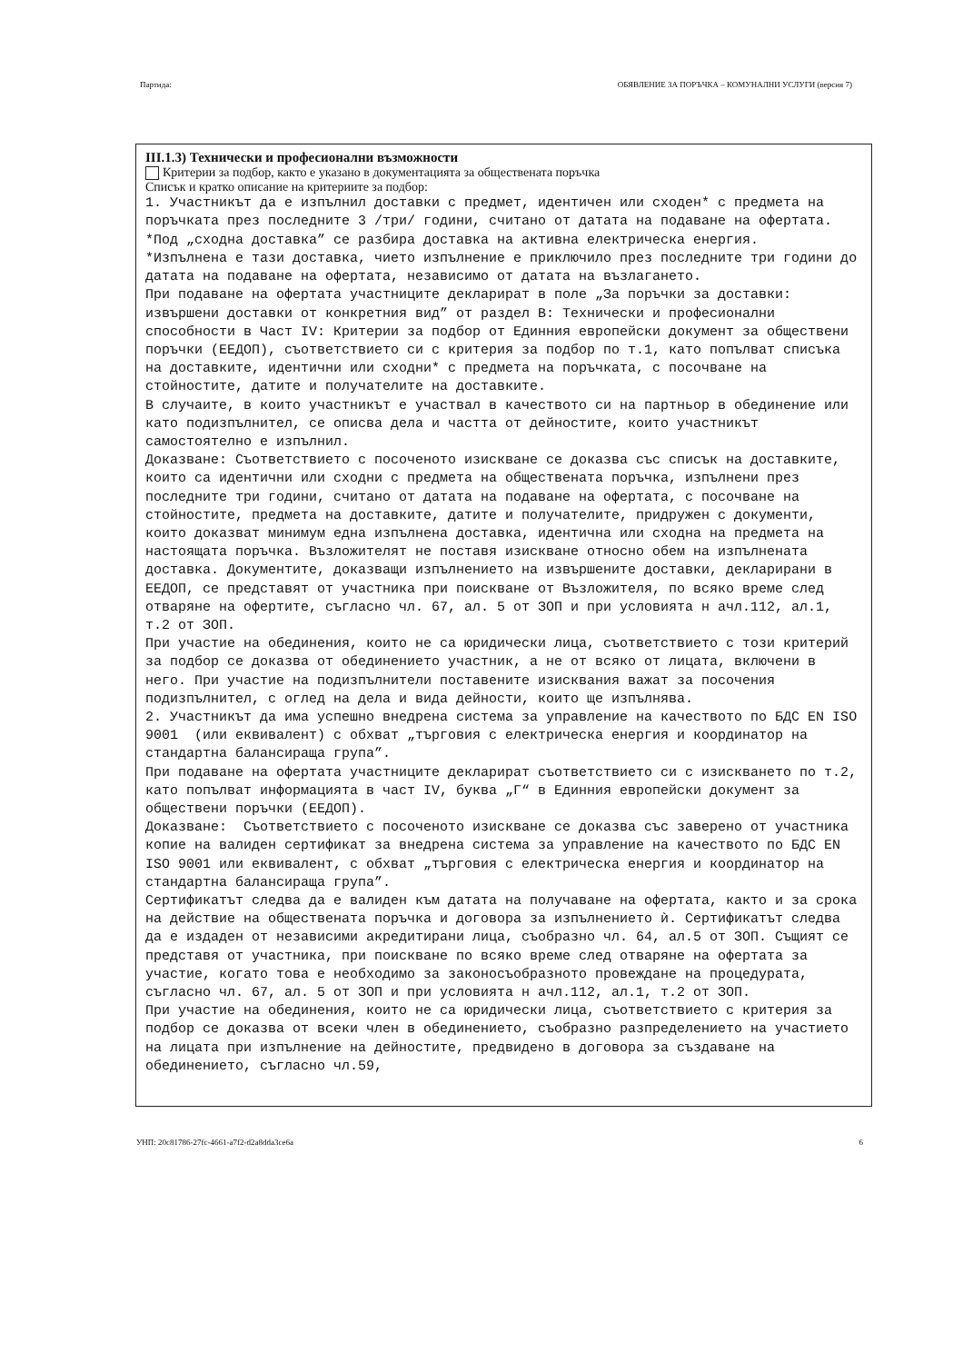Партида: ОБЯВЛЕНИЕ ЗА ПОРЪЧКА – КОМУНАЛНИ УСЛУГИ (версия 7)
III.1.3) Технически и професионални възможности
Критерии за подбор, както е указано в документацията за обществената поръчка
Списък и кратко описание на критериите за подбор:
1. Участникът да е изпълнил доставки с предмет, идентичен или сходен* с предмета на поръчката през последните 3 /три/ години, считано от датата на подаване на офертата. *Под „сходна доставка” се разбира доставка на активна електрическа енергия. *Изпълнена е тази доставка, чието изпълнение е приключило през последните три години до датата на подаване на офертата, независимо от датата на възлагането. При подаване на офертата участниците декларират в поле „За поръчки за доставки: извършени доставки от конкретния вид” от раздел В: Технически и професионални способности в Част IV: Критерии за подбор от Единния европейски документ за обществени поръчки (ЕЕДОП), съответствието си с критерия за подбор по т.1, като попълват списъка на доставките, идентични или сходни* с предмета на поръчката, с посочване на стойностите, датите и получателите на доставките. В случаите, в които участникът е участвал в качеството си на партньор в обединение или като подизпълнител, се описва дела и частта от дейностите, които участникът самостоятелно е изпълнил. Доказване: Съответствието с посоченото изискване се доказва със списък на доставките, които са идентични или сходни с предмета на обществената поръчка, изпълнени през последните три години, считано от датата на подаване на офертата, с посочване на стойностите, предмета на доставките, датите и получателите, придружен с документи, които доказват минимум една изпълнена доставка, идентична или сходна на предмета на настоящата поръчка. Възложителят не поставя изискване относно обем на изпълнената доставка. Документите, доказващи изпълнението на извършените доставки, декларирани в ЕЕДОП, се представят от участника при поискване от Възложителя, по всяко време след отваряне на офертите, съгласно чл. 67, ал. 5 от ЗОП и при условията н ачл.112, ал.1, т.2 от ЗОП. При участие на обединения, които не са юридически лица, съответствието с този критерий за подбор се доказва от обединението участник, а не от всяко от лицата, включени в него. При участие на подизпълнители поставените изисквания важат за посочения подизпълнител, с оглед на дела и вида дейности, които ще изпълнява. 2. Участникът да има успешно внедрена система за управление на качеството по БДС EN ISO 9001 (или еквивалент) с обхват „търговия с електрическа енергия и координатор на стандартна балансираща група”. При подаване на офертата участниците декларират съответствието си с изискването по т.2, като попълват информацията в част IV, буква „Г“ в Единния европейски документ за обществени поръчки (ЕЕДОП). Доказване: Съответствието с посоченото изискване се доказва със заверено от участника копие на валиден сертификат за внедрена система за управление на качеството по БДС EN ISO 9001 или еквивалент, с обхват „търговия с електрическа енергия и координатор на стандартна балансираща група”. Сертификатът следва да е валиден към датата на получаване на офертата, както и за срока на действие на обществената поръчка и договора за изпълнението ѝ. Сертификатът следва да е издаден от независими акредитирани лица, съобразно чл. 64, ал.5 от ЗОП. Същият се представя от участника, при поискване по всяко време след отваряне на офертата за участие, когато това е необходимо за законосъобразното провеждане на процедурата, съгласно чл. 67, ал. 5 от ЗОП и при условията н ачл.112, ал.1, т.2 от ЗОП. При участие на обединения, които не са юридически лица, съответствието с критерия за подбор се доказва от всеки член в обединението, съобразно разпределението на участието на лицата при изпълнение на дейностите, предвидено в договора за създаване на обединението, съгласно чл.59,
УНП: 20c81786-27fc-4661-a7f2-d2a8dda3ce6a 6